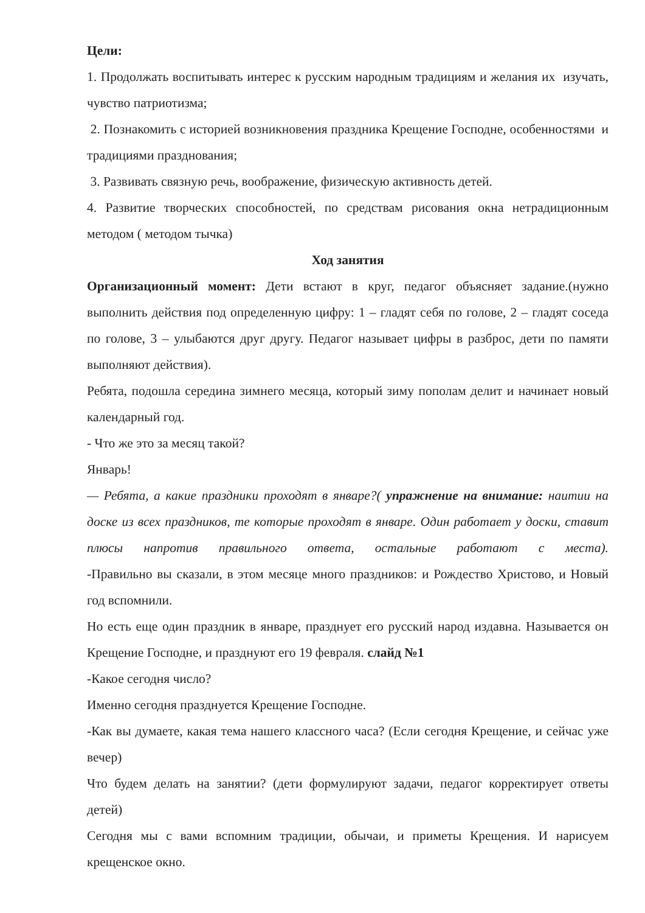Цели:
1. Продолжать воспитывать интерес к русским народным традициям и желания их изучать, чувство патриотизма;
2. Познакомить с историей возникновения праздника Крещение Господне, особенностями и традициями празднования;
3. Развивать связную речь, воображение, физическую активность детей.
4. Развитие творческих способностей, по средствам рисования окна нетрадиционным методом ( методом тычка)
Ход занятия
Организационный момент: Дети встают в круг, педагог объясняет задание.(нужно выполнить действия под определенную цифру: 1 – гладят себя по голове, 2 – гладят соседа по голове, 3 – улыбаются друг другу. Педагог называет цифры в разброс, дети по памяти выполняют действия).
Ребята, подошла середина зимнего месяца, который зиму пополам делит и начинает новый календарный год.
- Что же это за месяц такой?
Январь!
— Ребята, а какие праздники проходят в январе?( упражнение на внимание: наитии на доске из всех праздников, те которые проходят в январе. Один работает у доски, ставит плюсы напротив правильного ответа, остальные работают с места).
-Правильно вы сказали, в этом месяце много праздников: и Рождество Христово, и Новый год вспомнили.
Но есть еще один праздник в январе, празднует его русский народ издавна. Называется он Крещение Господне, и празднуют его 19 февраля. слайд №1
-Какое сегодня число?
Именно сегодня празднуется Крещение Господне.
-Как вы думаете, какая тема нашего классного часа? (Если сегодня Крещение, и сейчас уже вечер)
Что будем делать на занятии? (дети формулируют задачи, педагог корректирует ответы детей)
Сегодня мы с вами вспомним традиции, обычаи, и приметы Крещения. И нарисуем крещенское окно.